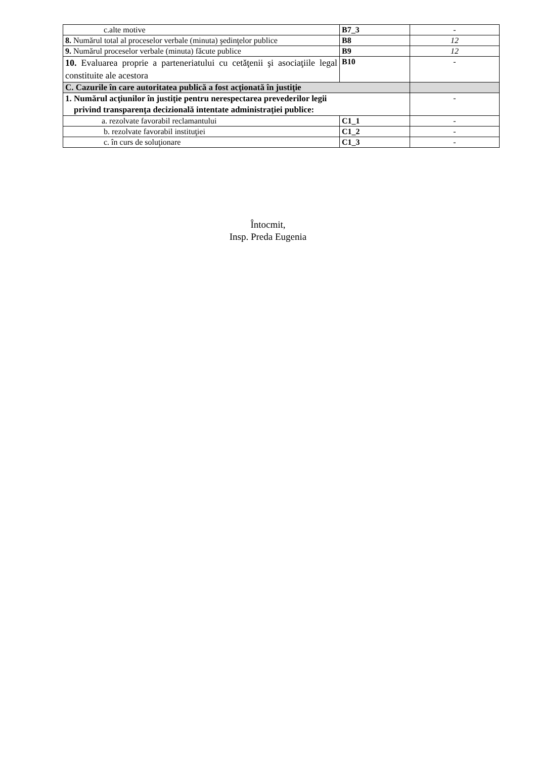| c.alte motive | B7_3 | - |
| 8. Numărul total al proceselor verbale (minuta) şedinţelor publice | B8 | 12 |
| 9. Numărul proceselor verbale (minuta) făcute publice | B9 | 12 |
| 10. Evaluarea proprie a parteneriatului cu cetăţenii şi asociaţiile legal constituite ale acestora | B10 | - |
| C. Cazurile în care autoritatea publică a fost acţionată în justiţie | | |
| 1. Numărul acţiunilor în justiţie pentru nerespectarea prevederilor legii privind transparenţa decizională intentate administraţiei publice: | | - |
| a. rezolvate favorabil reclamantului | C1_1 | - |
| b. rezolvate favorabil instituţiei | C1_2 | - |
| c. în curs de soluţionare | C1_3 | - |
Întocmit,
Insp. Preda Eugenia